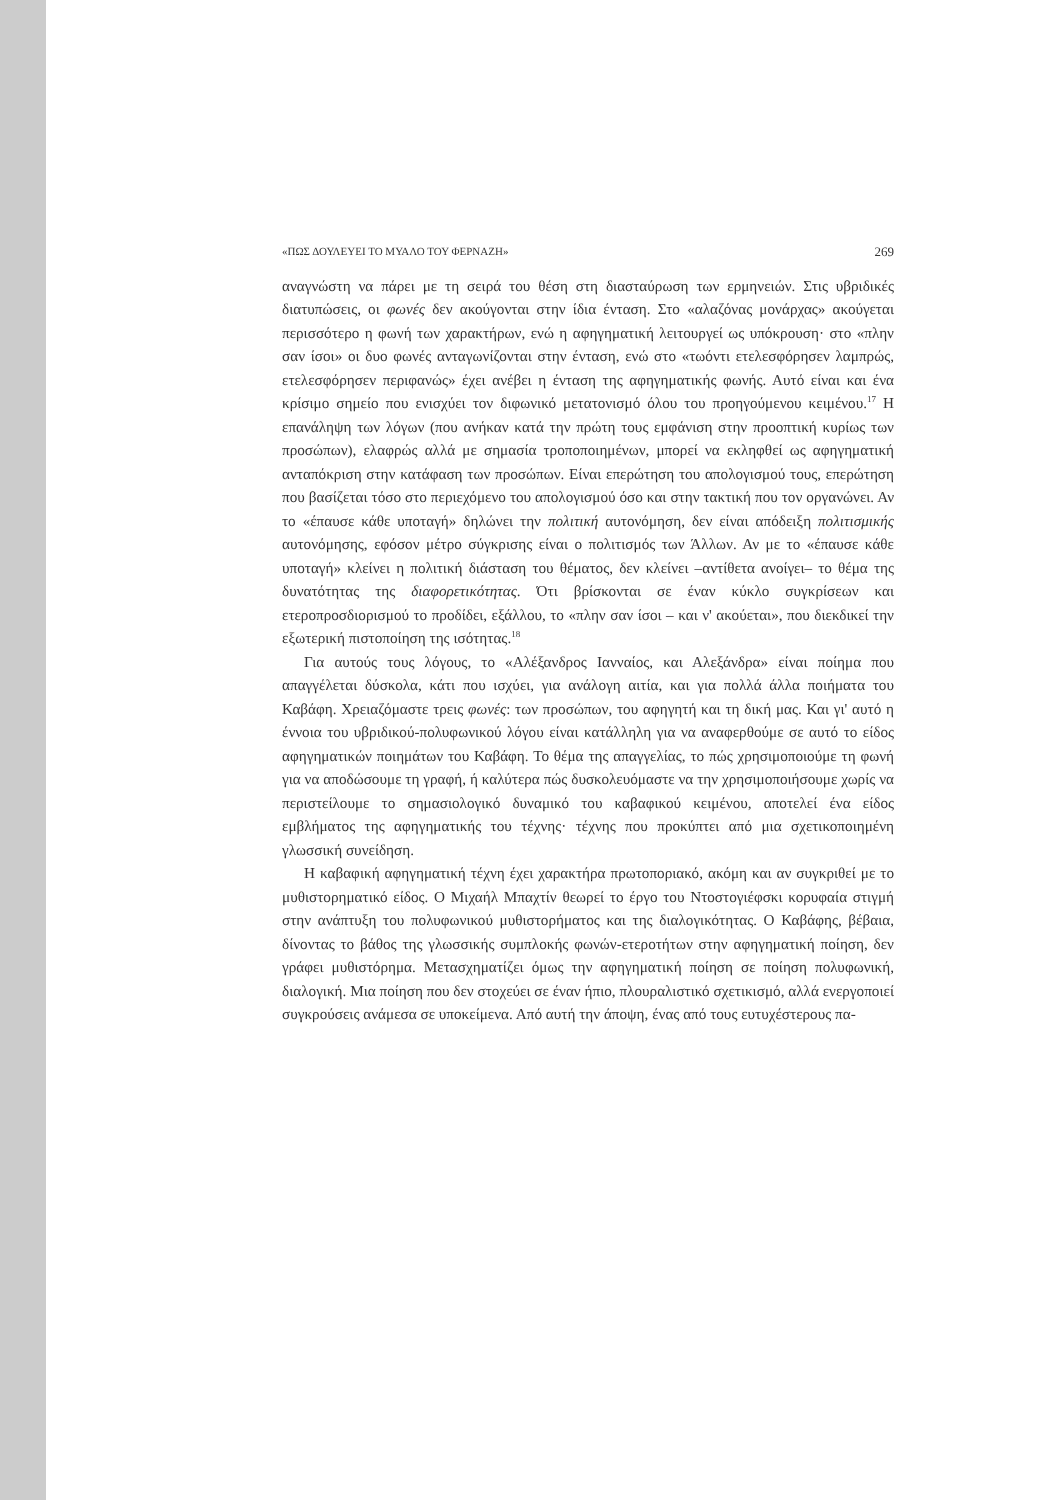«ΠΩΣ ΔΟΥΛΕΥΕΙ ΤΟ ΜΥΑΛΟ ΤΟΥ ΦΕΡΝΑΖΗ» 269
αναγνώστη να πάρει με τη σειρά του θέση στη διασταύρωση των ερμηνειών. Στις υβριδικές διατυπώσεις, οι φωνές δεν ακούγονται στην ίδια ένταση. Στο «αλαζόνας μονάρχας» ακούγεται περισσότερο η φωνή των χαρακτήρων, ενώ η αφηγηματική λειτουργεί ως υπόκρουση· στο «πλην σαν ίσοι» οι δυο φωνές ανταγωνίζονται στην ένταση, ενώ στο «τωόντι ετελεσφόρησεν λαμπρώς, ετελεσφόρησεν περιφανώς» έχει ανέβει η ένταση της αφηγηματικής φωνής. Αυτό είναι και ένα κρίσιμο σημείο που ενισχύει τον διφωνικό μετατονισμό όλου του προηγούμενου κειμένου.<sup>17</sup> Η επανάληψη των λόγων (που ανήκαν κατά την πρώτη τους εμφάνιση στην προοπτική κυρίως των προσώπων), ελαφρώς αλλά με σημασία τροποποιημένων, μπορεί να εκληφθεί ως αφηγηματική ανταπόκριση στην κατάφαση των προσώπων. Είναι επερώτηση του απολογισμού τους, επερώτηση που βασίζεται τόσο στο περιεχόμενο του απολογισμού όσο και στην τακτική που τον οργανώνει. Αν το «έπαυσε κάθε υποταγή» δηλώνει την πολιτική αυτονόμηση, δεν είναι απόδειξη πολιτισμικής αυτονόμησης, εφόσον μέτρο σύγκρισης είναι ο πολιτισμός των Άλλων. Αν με το «έπαυσε κάθε υποταγή» κλείνει η πολιτική διάσταση του θέματος, δεν κλείνει –αντίθετα ανοίγει– το θέμα της δυνατότητας της διαφορετικότητας. Ότι βρίσκονται σε έναν κύκλο συγκρίσεων και ετεροπροσδιορισμού το προδίδει, εξάλλου, το «πλην σαν ίσοι – και ν' ακούεται», που διεκδικεί την εξωτερική πιστοποίηση της ισότητας.<sup>18</sup>
Για αυτούς τους λόγους, το «Αλέξανδρος Ιανναίος, και Αλεξάνδρα» είναι ποίημα που απαγγέλεται δύσκολα, κάτι που ισχύει, για ανάλογη αιτία, και για πολλά άλλα ποιήματα του Καβάφη. Χρειαζόμαστε τρεις φωνές: των προσώπων, του αφηγητή και τη δική μας. Και γι' αυτό η έννοια του υβριδικού-πολυφωνικού λόγου είναι κατάλληλη για να αναφερθούμε σε αυτό το είδος αφηγηματικών ποιημάτων του Καβάφη. Το θέμα της απαγγελίας, το πώς χρησιμοποιούμε τη φωνή για να αποδώσουμε τη γραφή, ή καλύτερα πώς δυσκολευόμαστε να την χρησιμοποιήσουμε χωρίς να περιστείλουμε το σημασιολογικό δυναμικό του καβαφικού κειμένου, αποτελεί ένα είδος εμβλήματος της αφηγηματικής του τέχνης· τέχνης που προκύπτει από μια σχετικοποιημένη γλωσσική συνείδηση.
Η καβαφική αφηγηματική τέχνη έχει χαρακτήρα πρωτοποριακό, ακόμη και αν συγκριθεί με το μυθιστορηματικό είδος. Ο Μιχαήλ Μπαχτίν θεωρεί το έργο του Ντοστογιέφσκι κορυφαία στιγμή στην ανάπτυξη του πολυφωνικού μυθιστορήματος και της διαλογικότητας. Ο Καβάφης, βέβαια, δίνοντας το βάθος της γλωσσικής συμπλοκής φωνών-ετεροτήτων στην αφηγηματική ποίηση, δεν γράφει μυθιστόρημα. Μετασχηματίζει όμως την αφηγηματική ποίηση σε ποίηση πολυφωνική, διαλογική. Μια ποίηση που δεν στοχεύει σε έναν ήπιο, πλουραλιστικό σχετικισμό, αλλά ενεργοποιεί συγκρούσεις ανάμεσα σε υποκείμενα. Από αυτή την άποψη, ένας από τους ευτυχέστερους πα-